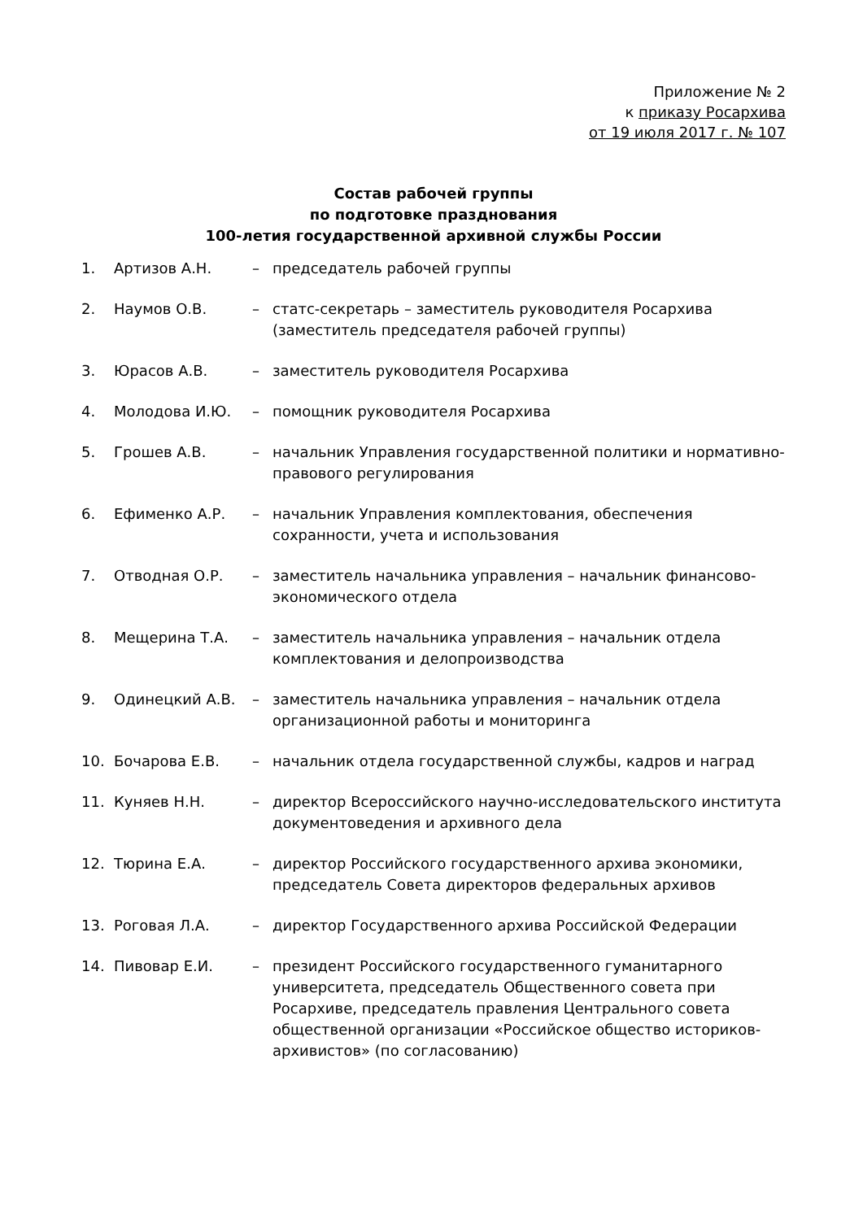Приложение № 2
к приказу Росархива
от 19 июля 2017 г. № 107
Состав рабочей группы
по подготовке празднования
100-летия государственной архивной службы России
1. Артизов А.Н. – председатель рабочей группы
2. Наумов О.В. – статс-секретарь – заместитель руководителя Росархива (заместитель председателя рабочей группы)
3. Юрасов А.В. – заместитель руководителя Росархива
4. Молодова И.Ю. – помощник руководителя Росархива
5. Грошев А.В. – начальник Управления государственной политики и нормативно-правового регулирования
6. Ефименко А.Р. – начальник Управления комплектования, обеспечения сохранности, учета и использования
7. Отводная О.Р. – заместитель начальника управления – начальник финансово-экономического отдела
8. Мещерина Т.А. – заместитель начальника управления – начальник отдела комплектования и делопроизводства
9. Одинецкий А.В. – заместитель начальника управления – начальник отдела организационной работы и мониторинга
10. Бочарова Е.В. – начальник отдела государственной службы, кадров и наград
11. Куняев Н.Н. – директор Всероссийского научно-исследовательского института документоведения и архивного дела
12. Тюрина Е.А. – директор Российского государственного архива экономики, председатель Совета директоров федеральных архивов
13. Роговая Л.А. – директор Государственного архива Российской Федерации
14. Пивовар Е.И. – президент Российского государственного гуманитарного университета, председатель Общественного совета при Росархиве, председатель правления Центрального совета общественной организации «Российское общество историков-архивистов» (по согласованию)